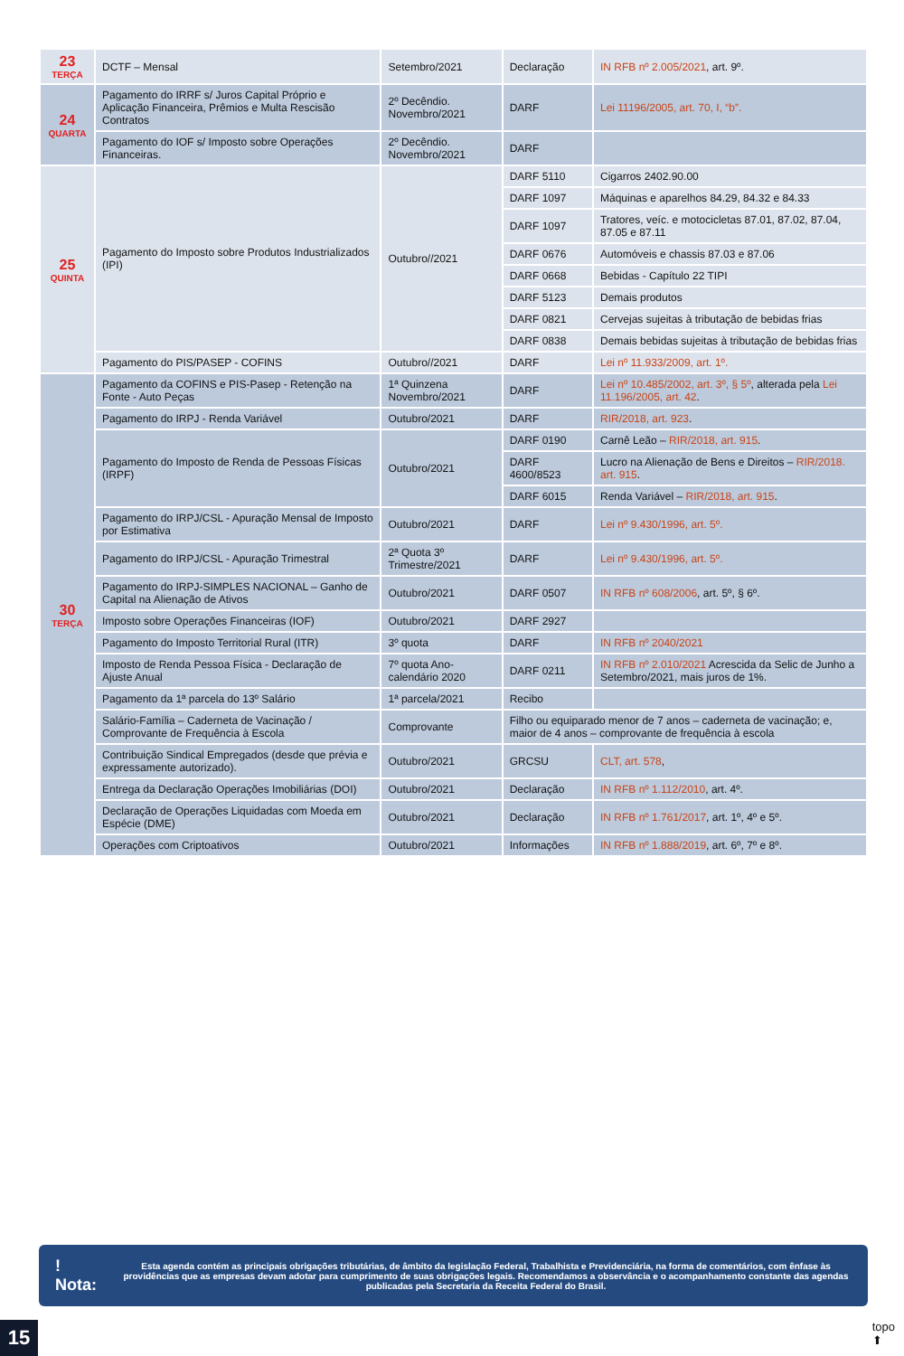| 23 TERÇA | DCTF – Mensal | Setembro/2021 | Declaração | IN RFB nº 2.005/2021 , art. 9º. |
| 24 QUARTA | Pagamento do IRRF s/ Juros Capital Próprio e Aplicação Financeira, Prêmios e Multa Rescisão Contratos | 2º Decêndio. Novembro/2021 | DARF | Lei 11196/2005, art. 70, I, “b”. |
| | Pagamento do IOF s/ Imposto sobre Operações Financeiras. | 2º Decêndio. Novembro/2021 | DARF | |
| 25 QUINTA | Pagamento do Imposto sobre Produtos Industrializados (IPI) | Outubro//2021 | DARF 5110 | Cigarros 2402.90.00 |
| | | | DARF 1097 | Máquinas e aparelhos 84.29, 84.32 e 84.33 |
| | | | DARF 1097 | Tratores, veíc. e motocicletas 87.01, 87.02, 87.04, 87.05 e 87.11 |
| | | | DARF 0676 | Automóveis e chassis 87.03 e 87.06 |
| | | | DARF 0668 | Bebidas - Capítulo 22 TIPI |
| | | | DARF 5123 | Demais produtos |
| | | | DARF 0821 | Cervejas sujeitas à tributação de bebidas frias |
| | | | DARF 0838 | Demais bebidas sujeitas à tributação de bebidas frias |
| | Pagamento do PIS/PASEP - COFINS | Outubro//2021 | DARF | Lei nº 11.933/2009, art. 1º. |
| 30 TERÇA | Pagamento da COFINS e PIS-Pasep - Retenção na Fonte - Auto Peças | 1ª Quinzena Novembro/2021 | DARF | Lei nº 10.485/2002, art. 3º, § 5º , alterada pela Lei 11.196/2005, art. 42 . |
| | Pagamento do IRPJ - Renda Variável | Outubro/2021 | DARF | RIR/2018, art. 923 . |
| | Pagamento do Imposto de Renda de Pessoas Físicas (IRPF) | Outubro/2021 | DARF 0190 | Carnê Leão – RIR/2018, art. 915 . |
| | | | DARF 4600/8523 | Lucro na Alienação de Bens e Direitos – RIR/2018. art. 915 . |
| | | | DARF 6015 | Renda Variável – RIR/2018, art. 915 . |
| | Pagamento do IRPJ/CSL - Apuração Mensal de Imposto por Estimativa | Outubro/2021 | DARF | Lei nº 9.430/1996, art. 5º. |
| | Pagamento do IRPJ/CSL - Apuração Trimestral | 2ª Quota 3º Trimestre/2021 | DARF | Lei nº 9.430/1996, art. 5º. |
| | Pagamento do IRPJ-SIMPLES NACIONAL – Ganho de Capital na Alienação de Ativos | Outubro/2021 | DARF 0507 | IN RFB nº 608/2006 , art. 5º, § 6º. |
| | Imposto sobre Operações Financeiras (IOF) | Outubro/2021 | DARF 2927 | |
| | Pagamento do Imposto Territorial Rural (ITR) | 3º quota | DARF | IN RFB nº 2040/2021 |
| | Imposto de Renda Pessoa Física - Declaração de Ajuste Anual | 7º quota Ano-calendário 2020 | DARF 0211 | IN RFB nº 2.010/2021 Acrescida da Selic de Junho a Setembro/2021, mais juros de 1%. |
| | Pagamento da 1ª parcela do 13º Salário | 1ª parcela/2021 | Recibo | |
| | Salário-Família – Caderneta de Vacinação / Comprovante de Frequência à Escola | Comprovante | Filho ou equiparado menor de 7 anos – caderneta de vacinação; e, maior de 4 anos – comprovante de frequência à escola | |
| | Contribuição Sindical Empregados (desde que prévia e expressamente autorizado). | Outubro/2021 | GRCSU | CLT, art. 578 , |
| | Entrega da Declaração Operações Imobiliárias (DOI) | Outubro/2021 | Declaração | IN RFB nº 1.112/2010 , art. 4º. |
| | Declaração de Operações Liquidadas com Moeda em Espécie (DME) | Outubro/2021 | Declaração | IN RFB nº 1.761/2017 , art. 1º, 4º e 5º. |
| | Operações com Criptoativos | Outubro/2021 | Informações | IN RFB nº 1.888/2019 , art. 6º, 7º e 8º. |
! Nota:
Esta agenda contém as principais obrigações tributárias, de âmbito da legislação Federal, Trabalhista e Previdenciária, na forma de comentários, com ênfase às providências que as empresas devam adotar para cumprimento de suas obrigações legais. Recomendamos a observância e o acompanhamento constante das agendas publicadas pela Secretaria da Receita Federal do Brasil.
15
topo
⬆